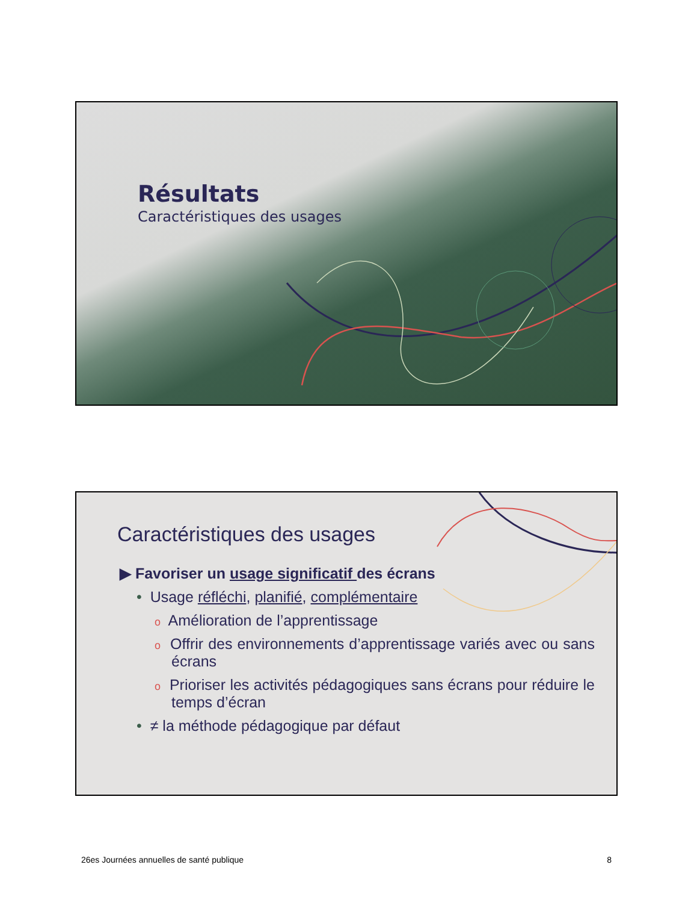Résultats
Caractéristiques des usages
Caractéristiques des usages
▶ Favoriser un usage significatif des écrans
• Usage réfléchi, planifié, complémentaire
o Amélioration de l’apprentissage
o Offrir des environnements d’apprentissage variés avec ou sans écrans
o Prioriser les activités pédagogiques sans écrans pour réduire le temps d’écran
• ≠ la méthode pédagogique par défaut
26es Journées annuelles de santé publique 8